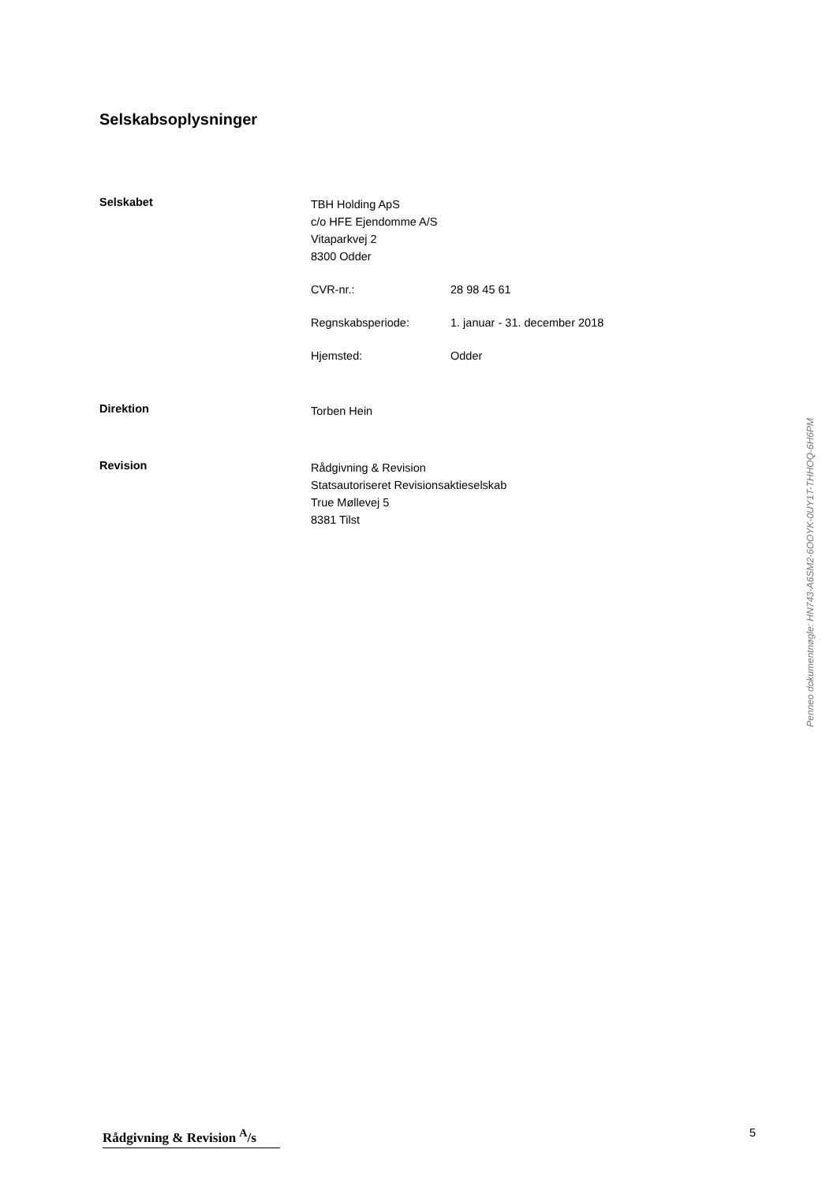Selskabsoplysninger
Selskabet
TBH Holding ApS
c/o HFE Ejendomme A/S
Vitaparkvej 2
8300 Odder
CVR-nr.: 28 98 45 61
Regnskabsperiode: 1. januar - 31. december 2018
Hjemsted: Odder
Direktion
Torben Hein
Revision
Rådgivning & Revision
Statsautoriseret Revisionsaktieselskab
True Møllevej 5
8381 Tilst
Penneo dokumentnøgle: HN743-A6SM2-6OOYK-0UY1T-THHOQ-6H6PM
Rådgivning & Revision <sup>A</sup>/s
5